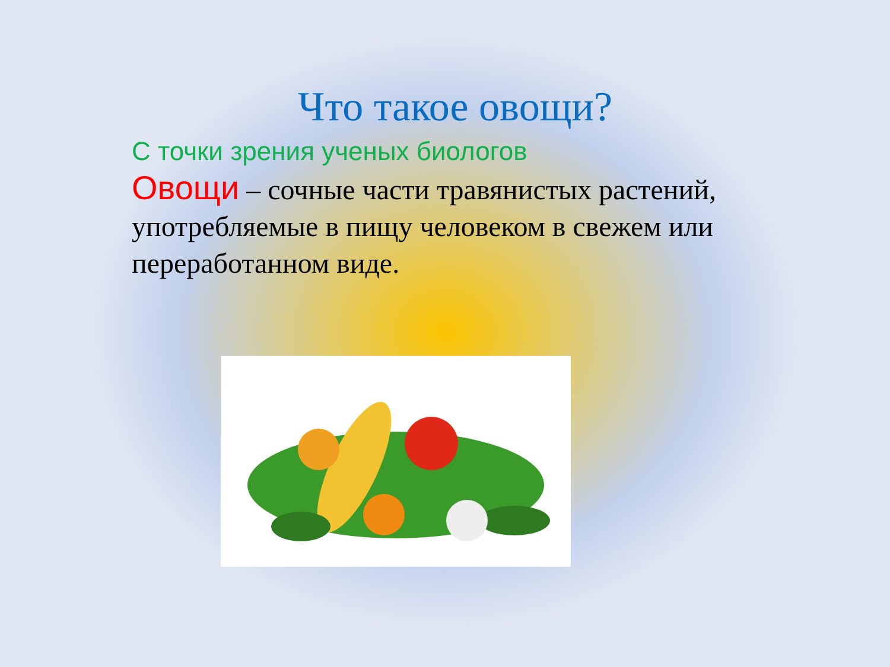Что такое овощи?
С точки зрения ученых биологов
Овощи – сочные части травянистых растений, употребляемые в пищу человеком в свежем или переработанном виде.